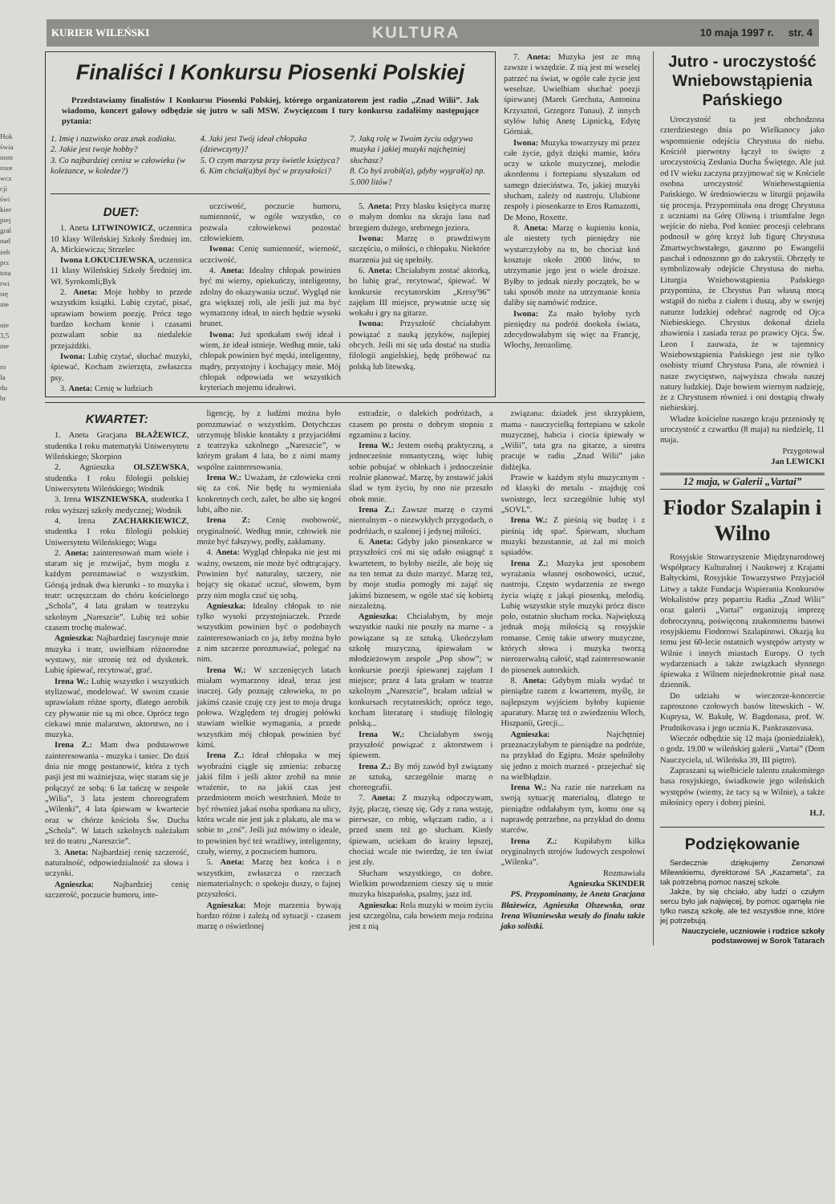KURIER WILEŃSKI
KULTURA
10 maja 1997 r. str. 4
Hok
świa
nom
roze
wcz
cji
świ
kier
piej
gral
nad
żeb
prz
tota
rwi
stę
me
nie
3,5
me
ro
la
du
br
Finaliści I Konkursu Piosenki Polskiej
Przedstawiamy finalistów I Konkursu Piosenki Polskiej, którego organizatorem jest radio „Znad Wilii”. Jak wiadomo, koncert galowy odbędzie się jutro w sali MSW. Zwycięzcom I tury konkursu zadaliśmy następujące pytania:
1. Imię i nazwisko oraz znak zodiaku.
2. Jakie jest twoje hobby?
3. Co najbardziej cenisz w człowieku (w koleżance, w koledze?)
4. Jaki jest Twój ideał chłopaka (dziewczyny)?
5. O czym marzysz przy świetle księżyca?
6. Kim chciał(a)byś być w przyszłości?
7. Jaką rolę w Twoim życiu odgrywa muzyka i jakiej muzyki najchętniej słuchasz?
8. Co byś zrobił(a), gdyby wygrał(a) np. 5.000 litów?
DUET:
1. Aneta LITWINOWICZ, uczennica 10 klasy Wileńskiej Szkoły Średniej im. A. Mickiewicza; Strzelec
Iwona ŁOKUCIJEWSKA, uczennica 11 klasy Wileńskiej Szkoły Średniej im. Wł. Syrokomli;Byk
2. Aneta: Moje hobby to przede wszystkim książki. Lubię czytać, pisać, uprawiam bowiem poezję. Prócz tego bardzo kocham konie i czasami pozwalam sobie na niedalekie przejażdżki.
Iwona: Lubię czytać, słuchać muzyki, śpiewać. Kocham zwierzęta, zwłaszcza psy.
3. Aneta: Cenię w ludziach
uczciwość, poczucie humoru, sumienność, w ogóle wszystko, co pozwala człowiekowi pozostać człowiekiem.
Iwona: Cenię sumienność, wierność, uczciwość.
4. Aneta: Idealny chłopak powinien być mi wierny, opiekuńczy, inteligentny, zdolny do okazywania uczuć. Wygląd nie gra większej roli, ale jeśli już ma być wymarzony ideał, to niech będzie wysoki brunet.
Iwona: Już spotkałam swój ideał i wiem, że ideał istnieje. Według mnie, taki chłopak powinien być męski, inteligentny, mądry, przystojny i kochający mnie. Mój chłopak odpowiada we wszystkich kryteriach mojemu ideałowi.
5. Aneta: Przy blasku księżyca marzę o małym domku na skraju lasu nad brzegiem dużego, srebrnego jeziora.
Iwona: Marzę o prawdziwym szczęściu, o miłości, o chłopaku. Niektóre marzenia już się spełniły.
6. Aneta: Chciałabym zostać aktorką, bo lubię grać, recytować, śpiewać. W konkursie recytatorskim „Kresy'96” zajęłam III miejsce, prywatnie uczę się wokału i gry na gitarze.
Iwona: Przyszłość chciałabym powiązać z nauką języków, najlepiej obcych. Jeśli mi się uda dostać na studia filologii angielskiej, będę próbować na polską lub litewską.
7. Aneta: Muzyka jest ze mną zawsze i wszędzie. Z nią jest mi weselej patrzeć na świat, w ogóle całe życie jest weselsze. Uwielbiam słuchać poezji śpiewanej (Marek Grechuta, Antonina Krzysztoń, Grzegorz Tunau). Z innych stylów lubię Anetę Lipnicką, Edytę Górniak.
Iwona: Muzyka towarzyszy mi przez całe życie, gdyż dzięki mamie, która uczy w szkole muzycznej, melodie akordeonu i fortepianu słyszałam od samego dzieciństwa. To, jakiej muzyki słucham, zależy od nastroju. Ulubione zespoły i piosenkarze to Eros Ramazotti, De Mono, Roxette.
8. Aneta: Marzę o kupieniu konia, ale niestety tych pieniędzy nie wystarczyłoby na to, bo chociaż koń kosztuje około 2000 litów, to utrzymanie jego jest o wiele droższe. Byłby to jednak niezły początek, bo w taki sposób może na utrzymanie konia daliby się namówić rodzice.
Iwona: Za mało byłoby tych pieniędzy na podróż dookoła świata, zdecydowałabym się więc na Francję, Włochy, Jerozolimę.
KWARTET:
1. Aneta Gracjana BŁAŻEWICZ, studentka I roku matematyki Uniwersytetu Wileńskiego; Skorpion
2. Agnieszka OLSZEWSKA, studentka I roku filologii polskiej Uniwersytetu Wileńskiego; Wodnik
3. Irena WISZNIEWSKA, studentka I roku wyższej szkoły medycznej; Wodnik
4. Irena ZACHARKIEWICZ, studentka I roku filologii polskiej Uniwersytetu Wileńskiego; Waga
2. Aneta: zainteresowań mam wiele i staram się je rozwijać, bym mogła z każdym porozmawiać o wszystkim. Górują jednak dwa kierunki - to muzyka i teatr: uczęszczam do chóru kościelnego „Schola”, 4 lata grałam w teatrzyku szkolnym „Nareszcie”. Lubię też sobie czasem trochę malować.
Agnieszka: Najbardziej fascynuje mnie muzyka i teatr, uwielbiam różnorodne wystawy, nie stronię też od dyskotek. Lubię śpiewać, recytować, grać.
Irena W.: Lubię wszystko i wszystkich stylizować, modelować. W swoim czasie uprawiałam różne sporty, dlatego aerobik czy pływanie nie są mi obce. Oprócz tego ciekawi mnie malarstwo, aktorstwo, no i muzyka.
Irena Z.: Mam dwa podstawowe zainteresowania - muzyka i taniec. Do dziś dnia nie mogę postanowić, która z tych pasji jest mi ważniejsza, więc staram się je połączyć ze sobą: 6 lat tańczę w zespole „Wilia”, 3 lata jestem choreografem „Wilenki”, 4 lata śpiewam w kwartecie oraz w chórze kościoła Św. Ducha „Schola”. W latach szkolnych należałam też do teatru „Nareszcie”.
3. Aneta: Najbardziej cenię szczerość, naturalność, odpowiedzialność za słowa i uczynki.
Agnieszka: Najbardziej cenię szczerość, poczucie humoru, inte-
ligencję, by z ludźmi można było porozmawiać o wszystkim. Dotychczas utrzymuję bliskie kontakty z przyjaciółmi z teatrzyka szkolnego „Nareszcie”, w którym grałam 4 lata, bo z nimi mamy wspólne zainteresowania.
Irena W.: Uważam, że człowieka ceni się za coś. Nie będę tu wymieniała konkretnych cech, zalet, bo albo się kogoś lubi, albo nie.
Irena Z: Cenię osobowość, oryginalność. Według mnie, człowiek nie może być fałszywy, podły, zakłamany.
4. Aneta: Wygląd chłopaka nie jest mi ważny, owszem, nie może być odtrącający. Powinien być naturalny, szczery, nie bojący się okazać uczuć, słowem, bym przy nim mogła czuć się sobą.
Agnieszka: Idealny chłopak to nie tylko wysoki przystojniaczek. Przede wszystkim powinien być o podobnych zainteresowaniach co ja, żeby można było z nim szczerze porozmawiać, polegać na nim.
Irena W.: W szczenięcych latach miałam wymarzony ideał, teraz jest inaczej. Gdy poznaję człowieka, to po jakimś czasie czuję czy jest to moja druga połowa. Względem tej drugiej połówki stawiam wielkie wymagania, a przede wszystkim mój chłopak powinien być kimś.
Irena Z.: Ideał chłopaka w mej wyobraźni ciągle się zmienia: zobaczę jakiś film i jeśli aktor zrobił na mnie wrażenie, to na jakiś czas jest przedmiotem moich westchnień. Może to być również jakaś osoba spotkana na ulicy, która wcale nie jest jak z plakatu, ale ma w sobie to „coś”. Jeśli już mówimy o ideale, to powinien być też wrażliwy, inteligentny, czuły, wierny, z poczuciem humoru.
5. Aneta: Marzę bez końca i o wszystkim, zwłaszcza o rzeczach niematerialnych: o spokoju duszy, o fajnej przyszłości.
Agnieszka: Moje marzenia bywają bardzo różne i zależą od sytuacji - czasem marzę o oświetlonej
estradzie, o dalekich podróżach, a czasem po prostu o dobrym stopniu z egzaminu z łaciny.
Irena W.: Jestem osobą praktyczną, a jednocześnie romantyczną, więc lubię sobie pobujać w obłokach i jednocześnie realnie planować. Marzę, by zostawić jakiś ślad w tym życiu, by ono nie przeszło obok mnie.
Irena Z.: Zawsze marzę o czymś nierealnym - o niezwykłych przygodach, o podróżach, o szalonej i jedynej miłości.
6. Aneta: Gdyby jako piosenkarce w przyszłości coś mi się udało osiągnąć z kwartetem, to byłoby nieźle, ale boję się na ten temat za dużo marzyć. Marzę też, by moje studia pomogły mi zająć się jakimś biznesem, w ogóle stać się kobietą niezależną.
Agnieszka: Chciałabym, by moje wszystkie nauki nie poszły na marne - a powiązane są ze sztuką. Ukończyłam szkołę muzyczną, śpiewałam w młodzieżowym zespole „Pop show”; w konkursie poezji śpiewanej zajęłam I miejsce; przez 4 lata grałam w teatrze szkolnym „Nareszcie”, brałam udział w konkursach recytatorskich; oprócz tego, kocham literaturę i studiuję filologię polską...
Irena W.: Chciałabym swoją przyszłość powiązać z aktorstwem i śpiewem.
Irena Z.: By mój zawód był związany ze sztuką, szczególnie marzę o choreografii.
7. Aneta: Z muzyką odpoczywam, żyję, płaczę, cieszę się. Gdy z rana wstaję, pierwsze, co robię, włączam radio, a i przed snem też go słucham. Kiedy śpiewam, uciekam do krainy lepszej, chociaż wcale nie twierdzę, że ten świat jest zły.
Słucham wszystkiego, co dobre. Wielkim powodzeniem cieszy się u mnie muzyka hiszpańska, psalmy, jazz itd.
Agnieszka: Rola muzyki w moim życiu jest szczególna, cała bowiem moja rodzina jest z nią
związana: dziadek jest skrzypkiem, mama - nauczycielką fortepianu w szkole muzycznej, babcia i ciocia śpiewały w „Wilii”, tata gra na gitarze, a siostra pracuje w radiu „Znad Wilii” jako didżejka.
Prawie w każdym stylu muzycznym - od klasyki do metalu - znajduję coś swoistego, lecz szczególnie lubię styl „SOVL”.
Irena W.: Z pieśnią się budzę i z pieśnią idę spać. Śpiewam, słucham muzyki bezustannie, aż żal mi moich sąsiadów.
Irena Z.: Muzyka jest sposobem wyrażania własnej osobowości, uczuć, nastroju. Często wydarzenia ze swego życia wiążę z jakąś piosenką, melodią. Lubię wszystkie style muzyki prócz disco polo, ostatnio słucham rocka. Największą jednak moją miłością są rosyjskie romanse. Cenię takie utwory muzyczne, których słowa i muzyka tworzą nierozerwalną całość, stąd zainteresowanie do piosenek autorskich.
8. Aneta: Gdybym miała wydać te pieniądze razem z kwartetem, myślę, że najlepszym wyjściem byłoby kupienie aparatury. Marzę też o zwiedzeniu Włoch, Hiszpanii, Grecji...
Agnieszka: Najchętniej przeznaczyłabym te pieniądze na podróże, na przykład do Egiptu. Może spełniłoby się jedno z moich marzeń - przejechać się na wielbłądzie.
Irena W.: Na razie nie narzekam na swoją sytuację materialną, dlatego te pieniądze oddałabym tym, komu one są naprawdę potrzebne, na przykład do domu starców.
Irena Z.: Kupiłabym kilka oryginalnych strojów ludowych zespołowi „Wilenka”.
Rozmawiała
Agnieszka SKINDER
PS. Przypominamy, że Aneta Gracjana Błażewicz, Agnieszka Olszewska, oraz Irena Wiszniewska weszły do finalu także jako solistki.
Jutro - uroczystość Wniebowstąpienia Pańskiego
Uroczystość ta jest obchodzona czterdziestego dnia po Wielkanocy jako wspomnienie odejścia Chrystusa do nieba. Kościół pierwotny łączył to święto z uroczystością Zesłania Ducha Świętego. Ale już od IV wieku zaczyna przyjmować się w Kościele osobna uroczystość Wniebowstąpienia Pańskiego. W średniowieczu w liturgii pojawiła się procesja. Przypominała ona drogę Chrystusa z uczniami na Górę Oliwną i triumfalne Jego wejście do nieba. Pod koniec procesji celebrans podnosił w górę krzyż lub figurę Chrystusa Zmartwychwstałego, gaszono po Ewangelii paschał i odnoszono go do zakrystii. Obrzędy te symbolizowały odejście Chrystusa do nieba. Liturgia Wniebowstąpienia Pańskiego przypomina, że Chrystus Pan własną mocą wstąpił do nieba z ciałem i duszą, aby w swojej naturze ludzkiej odebrać nagrodę od Ojca Niebieskiego. Chrystus dokonał dzieła zbawienia i zasiada teraz po prawicy Ojca. Św. Leon I zauważa, że w tajemnicy Wniebowstąpienia Pańskiego jest nie tylko osobisty triumf Chrystusa Pana, ale również i nasze zwycięstwo, najwyższa chwała naszej natury ludzkiej. Daje bowiem wiernym nadzieję, że z Chrystusem również i oni dostąpią chwały niebieskiej.
Władze kościelne naszego kraju przeniosły tę uroczystość z czwartku (8 maja) na niedzielę, 11 maja.
Przygotował
Jan LEWICKI
12 maja, w Galerii „Vartai”
Fiodor Szalapin i Wilno
Rosyjskie Stowarzyszenie Międzynarodowej Współpracy Kulturalnej i Naukowej z Krajami Bałtyckimi, Rosyjskie Towarzystwo Przyjaciół Litwy a także Fundacja Wspierania Konkursów Wokalistów przy poparciu Radia „Znad Wilii” oraz galerii „Vartai” organizują imprezę dobroczynną, poświęconą znakomitemu basowi rosyjskiemu Fiodorowi Szalapinowi. Okazją ku temu jest 60-lecie ostatnich występów artysty w Wilnie i innych miastach Europy. O tych wydarzeniach a także związkach słynnego śpiewaka z Wilnem niejednokrotnie pisał nasz dziennik.
Do udziału w wieczorze-koncercie zaproszono czołowych basów litewskich - W. Kuprysa, W. Bakułę, W. Bagdonasa, prof. W. Prudnikovasa i jego ucznia K. Pankraszovasa.
Wieczór odbędzie się 12 maja (poniedziałek), o godz. 19.00 w wileńskiej galerii „Vartai” (Dom Nauczyciela, ul. Wileńska 39, III piętro).
Zapraszani są wielbiciele talentu znakomitego basa rosyjskiego, świadkowie jego wileńskich występów (wiemy, że tacy są w Wilnie), a także miłośnicy opery i dobrej pieśni.
H.J.
Podziękowanie
Serdecznie dziękujemy Zenonowi Milewskiemu, dyrektorowi SA „Kazameta”, za tak potrzebną pomoc naszej szkole.
Jakże, by się chciało, aby ludzi o czułym sercu było jak najwięcej, by pomoc ogarnęła nie tylko naszą szkołę, ale też wszystkie inne, które jej potrzebują.
Nauczyciele, uczniowie i rodzice szkoły podstawowej w Sorok Tatarach